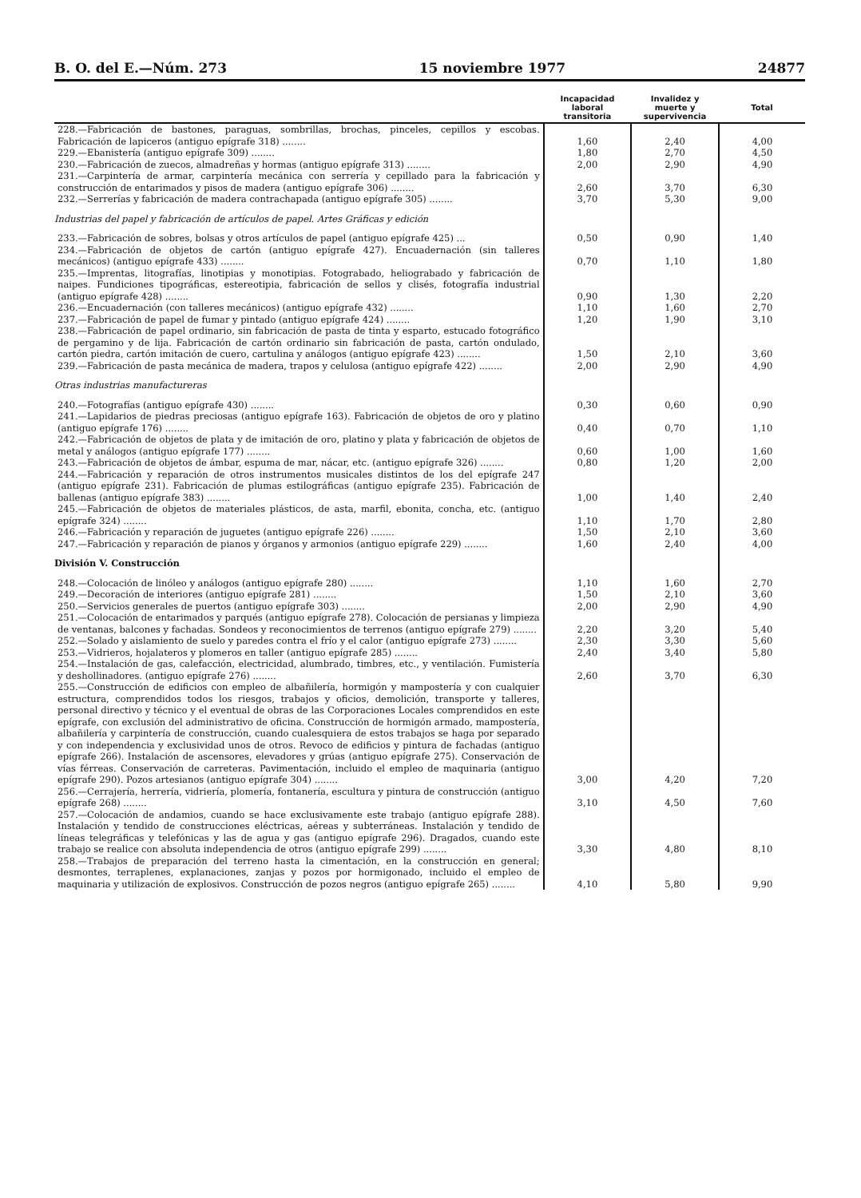B. O. del E.—Núm. 273 15 noviembre 1977 24877
| | Incapacidad laboral transitoria | Invalidez y muerte y supervivencia | Total |
| --- | --- | --- | --- |
| 228.—Fabricación de bastones, paraguas, sombrillas, brochas, pinceles, cepillos y escobas. Fabricación de lapiceros (antiguo epígrafe 318) ........ | 1,60 | 2,40 | 4,00 |
| 229.—Ebanistería (antiguo epígrafe 309) ........ | 1,80 | 2,70 | 4,50 |
| 230.—Fabricación de zuecos, almadreñas y hormas (antiguo epígrafe 313) ........ | 2,00 | 2,90 | 4,90 |
| 231.—Carpintería de armar, carpintería mecánica con serrería y cepillado para la fabricación y construcción de entarimados y pisos de madera (antiguo epígrafe 306) ........ | 2,60 | 3,70 | 6,30 |
| 232.—Serrerías y fabricación de madera contrachapada (antiguo epígrafe 305) ........ | 3,70 | 5,30 | 9,00 |
| Industrias del papel y fabricación de artículos de papel. Artes Gráficas y edición | | | |
| 233.—Fabricación de sobres, bolsas y otros artículos de papel (antiguo epígrafe 425) ... | 0,50 | 0,90 | 1,40 |
| 234.—Fabricación de objetos de cartón (antiguo epígrafe 427). Encuadernación (sin talleres mecánicos) (antiguo epígrafe 433) ........ | 0,70 | 1,10 | 1,80 |
| 235.—Imprentas, litografías, linotipias y monotipias. Fotograbado, heliograbado y fabricación de naipes. Fundiciones tipográficas, estereotipia, fabricación de sellos y clisés, fotografía industrial (antiguo epígrafe 428) ........ | 0,90 | 1,30 | 2,20 |
| 236.—Encuadernación (con talleres mecánicos) (antiguo epígrafe 432) ........ | 1,10 | 1,60 | 2,70 |
| 237.—Fabricación de papel de fumar y pintado (antiguo epígrafe 424) ........ | 1,20 | 1,90 | 3,10 |
| 238.—Fabricación de papel ordinario, sin fabricación de pasta de tinta y esparto, estucado fotográfico de pergamino y de lija. Fabricación de cartón ordinario sin fabricación de pasta, cartón ondulado, cartón piedra, cartón imitación de cuero, cartulina y análogos (antiguo epígrafe 423) ........ | 1,50 | 2,10 | 3,60 |
| 239.—Fabricación de pasta mecánica de madera, trapos y celulosa (antiguo epígrafe 422) ........ | 2,00 | 2,90 | 4,90 |
| Otras industrias manufactureras | | | |
| 240.—Fotografías (antiguo epígrafe 430) ........ | 0,30 | 0,60 | 0,90 |
| 241.—Lapidarios de piedras preciosas (antiguo epígrafe 163). Fabricación de objetos de oro y platino (antiguo epígrafe 176) ........ | 0,40 | 0,70 | 1,10 |
| 242.—Fabricación de objetos de plata y de imitación de oro, platino y plata y fabricación de objetos de metal y análogos (antiguo epígrafe 177) ........ | 0,60 | 1,00 | 1,60 |
| 243.—Fabricación de objetos de ámbar, espuma de mar, nácar, etc. (antiguo epígrafe 326) ........ | 0,80 | 1,20 | 2,00 |
| 244.—Fabricación y reparación de otros instrumentos musicales distintos de los del epígrafe 247 (antiguo epígrafe 231). Fabricación de plumas estilográficas (antiguo epígrafe 235). Fabricación de ballenas (antiguo epígrafe 383) ........ | 1,00 | 1,40 | 2,40 |
| 245.—Fabricación de objetos de materiales plásticos, de asta, marfil, ebonita, concha, etc. (antiguo epígrafe 324) ........ | 1,10 | 1,70 | 2,80 |
| 246.—Fabricación y reparación de juguetes (antiguo epígrafe 226) ........ | 1,50 | 2,10 | 3,60 |
| 247.—Fabricación y reparación de pianos y órganos y armonios (antiguo epígrafe 229) ........ | 1,60 | 2,40 | 4,00 |
| División V. Construcción | | | |
| 248.—Colocación de linóleo y análogos (antiguo epígrafe 280) ........ | 1,10 | 1,60 | 2,70 |
| 249.—Decoración de interiores (antiguo epígrafe 281) ........ | 1,50 | 2,10 | 3,60 |
| 250.—Servicios generales de puertos (antiguo epígrafe 303) ........ | 2,00 | 2,90 | 4,90 |
| 251.—Colocación de entarimados y parqués (antiguo epígrafe 278). Colocación de persianas y limpieza de ventanas, balcones y fachadas. Sondeos y reconocimientos de terrenos (antiguo epígrafe 279) ........ | 2,20 | 3,20 | 5,40 |
| 252.—Solado y aislamiento de suelo y paredes contra el frío y el calor (antiguo epígrafe 273) ........ | 2,30 | 3,30 | 5,60 |
| 253.—Vidrieros, hojalateros y plomeros en taller (antiguo epígrafe 285) ........ | 2,40 | 3,40 | 5,80 |
| 254.—Instalación de gas, calefacción, electricidad, alumbrado, timbres, etc., y ventilación. Fumistería y deshollinadores. (antiguo epígrafe 276) ........ | 2,60 | 3,70 | 6,30 |
| 255.—Construcción de edificios con empleo de albañilería, hormigón y mampostería y con cualquier estructura, comprendidos todos los riesgos, trabajos y oficios, demolición, transporte y talleres, personal directivo y técnico y el eventual de obras de las Corporaciones Locales comprendidos en este epígrafe, con exclusión del administrativo de oficina. Construcción de hormigón armado, mampostería, albañilería y carpintería de construcción, cuando cualesquiera de estos trabajos se haga por separado y con independencia y exclusividad unos de otros. Revoco de edificios y pintura de fachadas (antiguo epígrafe 266). Instalación de ascensores, elevadores y grúas (antiguo epígrafe 275). Conservación de vías férreas. Conservación de carreteras. Pavimentación, incluido el empleo de maquinaria (antiguo epígrafe 290). Pozos artesianos (antiguo epígrafe 304) ........ | 3,00 | 4,20 | 7,20 |
| 256.—Cerrajería, herrería, vidriería, plomería, fontanería, escultura y pintura de construcción (antiguo epígrafe 268) ........ | 3,10 | 4,50 | 7,60 |
| 257.—Colocación de andamios, cuando se hace exclusivamente este trabajo (antiguo epígrafe 288). Instalación y tendido de construcciones eléctricas, aéreas y subterráneas. Instalación y tendido de líneas telegráficas y telefónicas y las de agua y gas (antiguo epígrafe 296). Dragados, cuando este trabajo se realice con absoluta independencia de otros (antiguo epígrafe 299) ........ | 3,30 | 4,80 | 8,10 |
| 258.—Trabajos de preparación del terreno hasta la cimentación, en la construcción en general; desmontes, terraplenes, explanaciones, zanjas y pozos por hormigonado, incluido el empleo de maquinaria y utilización de explosivos. Construcción de pozos negros (antiguo epígrafe 265) ........ | 4,10 | 5,80 | 9,90 |